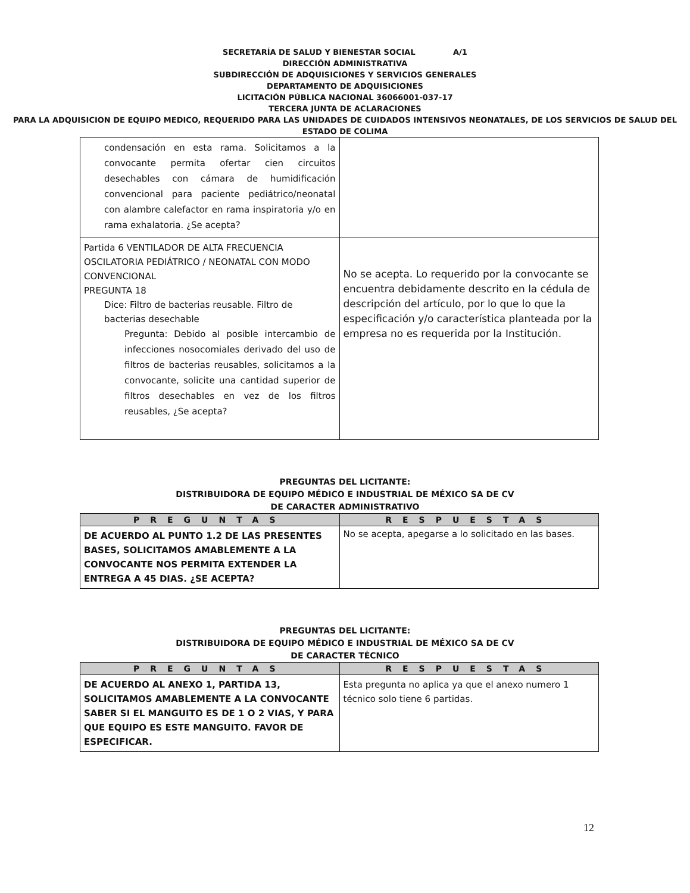SECRETARÍA DE SALUD Y BIENESTAR SOCIAL A/1
DIRECCIÓN ADMINISTRATIVA
SUBDIRECCIÓN DE ADQUISICIONES Y SERVICIOS GENERALES
DEPARTAMENTO DE ADQUISICIONES
LICITACIÓN PÚBLICA NACIONAL 36066001-037-17
TERCERA JUNTA DE ACLARACIONES
PARA LA ADQUISICION DE EQUIPO MEDICO, REQUERIDO PARA LAS UNIDADES DE CUIDADOS INTENSIVOS NEONATALES, DE LOS SERVICIOS DE SALUD DEL ESTADO DE COLIMA
| condensación en esta rama. Solicitamos a la convocante permita ofertar cien circuitos desechables con cámara de humidificación convencional para paciente pediátrico/neonatal con alambre calefactor en rama inspiratoria y/o en rama exhalatoria. ¿Se acepta? | |
| Partida 6 VENTILADOR DE ALTA FRECUENCIA OSCILATORIA PEDIÁTRICO / NEONATAL CON MODO CONVENCIONAL PREGUNTA 18 Dice: Filtro de bacterias reusable. Filtro de bacterias desechable Pregunta: Debido al posible intercambio de infecciones nosocomiales derivado del uso de filtros de bacterias reusables, solicitamos a la convocante, solicite una cantidad superior de filtros desechables en vez de los filtros reusables, ¿Se acepta? | No se acepta. Lo requerido por la convocante se encuentra debidamente descrito en la cédula de descripción del artículo, por lo que lo que la especificación y/o característica planteada por la empresa no es requerida por la Institución. |
PREGUNTAS DEL LICITANTE:
DISTRIBUIDORA DE EQUIPO MÉDICO E INDUSTRIAL DE MÉXICO SA DE CV
DE CARACTER ADMINISTRATIVO
| PREGUNTAS | RESPUESTAS |
| --- | --- |
| DE ACUERDO AL PUNTO 1.2 DE LAS PRESENTES BASES, SOLICITAMOS AMABLEMENTE A LA CONVOCANTE NOS PERMITA EXTENDER LA ENTREGA A 45 DIAS. ¿SE ACEPTA? | No se acepta, apegarse a lo solicitado en las bases. |
PREGUNTAS DEL LICITANTE:
DISTRIBUIDORA DE EQUIPO MÉDICO E INDUSTRIAL DE MÉXICO SA DE CV
DE CARACTER TÉCNICO
| PREGUNTAS | RESPUESTAS |
| --- | --- |
| DE ACUERDO AL ANEXO 1, PARTIDA 13, SOLICITAMOS AMABLEMENTE A LA CONVOCANTE SABER SI EL MANGUITO ES DE 1 O 2 VIAS, Y PARA QUE EQUIPO ES ESTE MANGUITO. FAVOR DE ESPECIFICAR. | Esta pregunta no aplica ya que el anexo numero 1 técnico solo tiene 6 partidas. |
12